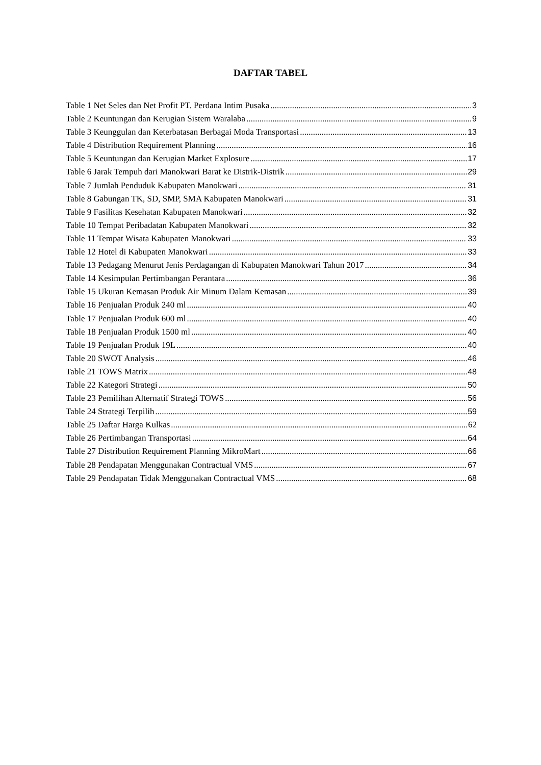DAFTAR TABEL
Table 1 Net Seles dan Net Profit PT. Perdana Intim Pusaka 3
Table 2 Keuntungan dan Kerugian Sistem Waralaba 9
Table 3 Keunggulan dan Keterbatasan Berbagai Moda Transportasi 13
Table 4 Distribution Requirement Planning 16
Table 5 Keuntungan dan Kerugian Market Explosure 17
Table 6 Jarak Tempuh dari Manokwari Barat ke Distrik-Distrik 29
Table 7 Jumlah Penduduk Kabupaten Manokwari 31
Table 8 Gabungan TK, SD, SMP, SMA Kabupaten Manokwari 31
Table 9 Fasilitas Kesehatan Kabupaten Manokwari 32
Table 10 Tempat Peribadatan Kabupaten Manokwari 32
Table 11 Tempat Wisata Kabupaten Manokwari 33
Table 12 Hotel di Kabupaten Manokwari 33
Table 13 Pedagang Menurut Jenis Perdagangan di Kabupaten Manokwari Tahun 2017 34
Table 14 Kesimpulan Pertimbangan Perantara 36
Table 15 Ukuran Kemasan Produk Air Minum Dalam Kemasan 39
Table 16 Penjualan Produk 240 ml 40
Table 17 Penjualan Produk 600 ml 40
Table 18 Penjualan Produk 1500 ml 40
Table 19 Penjualan Produk 19L 40
Table 20 SWOT Analysis 46
Table 21 TOWS Matrix 48
Table 22 Kategori Strategi 50
Table 23 Pemilihan Alternatif Strategi TOWS 56
Table 24 Strategi Terpilih 59
Table 25 Daftar Harga Kulkas 62
Table 26 Pertimbangan Transportasi 64
Table 27 Distribution Requirement Planning MikroMart 66
Table 28 Pendapatan Menggunakan Contractual VMS 67
Table 29 Pendapatan Tidak Menggunakan Contractual VMS 68